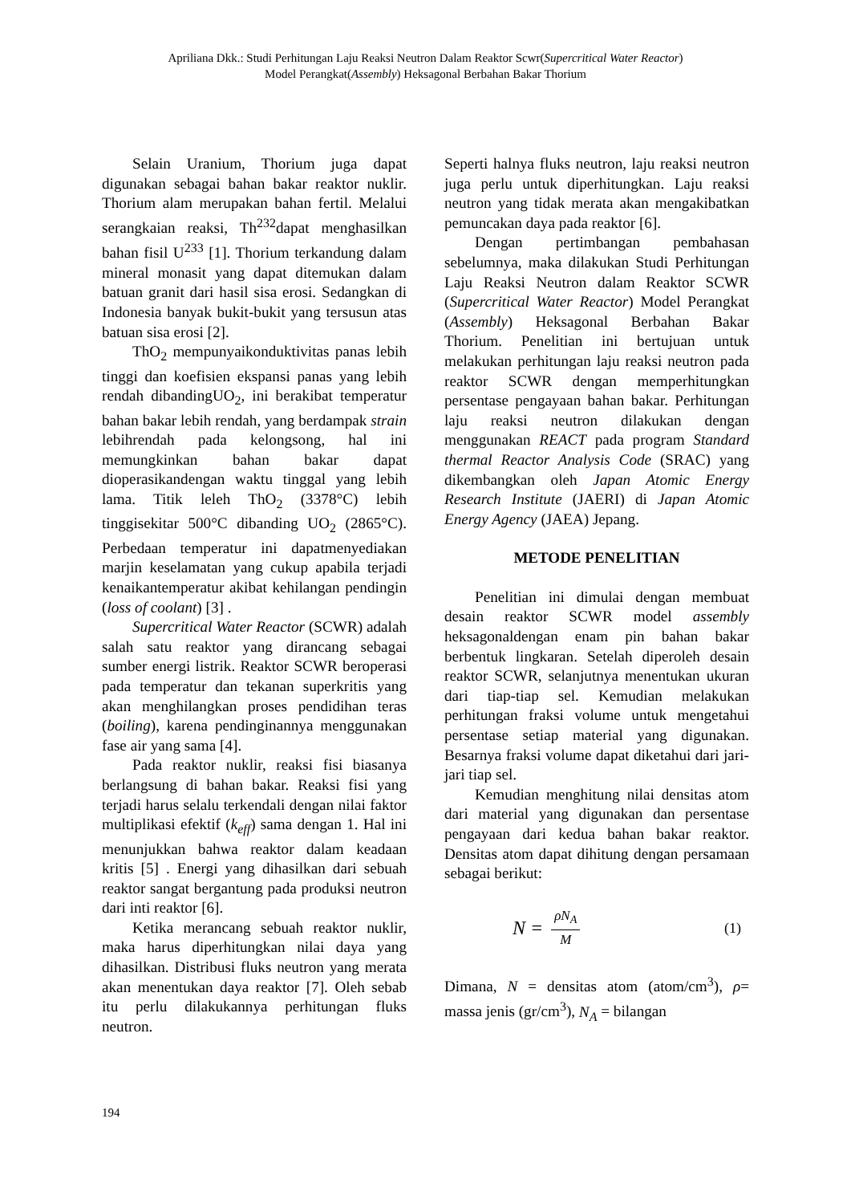Apriliana Dkk.: Studi Perhitungan Laju Reaksi Neutron Dalam Reaktor Scwr(Supercritical Water Reactor)
Model Perangkat(Assembly) Heksagonal Berbahan Bakar Thorium
Selain Uranium, Thorium juga dapat digunakan sebagai bahan bakar reaktor nuklir. Thorium alam merupakan bahan fertil. Melalui serangkaian reaksi, Th<sup>232</sup>dapat menghasilkan bahan fisil U<sup>233</sup> [1]. Thorium terkandung dalam mineral monasit yang dapat ditemukan dalam batuan granit dari hasil sisa erosi. Sedangkan di Indonesia banyak bukit-bukit yang tersusun atas batuan sisa erosi [2].
ThO<sub>2</sub> mempunyaikonduktivitas panas lebih tinggi dan koefisien ekspansi panas yang lebih rendah dibandingUO<sub>2</sub>, ini berakibat temperatur bahan bakar lebih rendah, yang berdampak strain lebihrendah pada kelongsong, hal ini memungkinkan bahan bakar dapat dioperasikandengan waktu tinggal yang lebih lama. Titik leleh ThO<sub>2</sub> (3378°C) lebih tinggisekitar 500°C dibanding UO<sub>2</sub> (2865°C). Perbedaan temperatur ini dapatmenyediakan marjin keselamatan yang cukup apabila terjadi kenaikantemperatur akibat kehilangan pendingin (loss of coolant) [3] .
Supercritical Water Reactor (SCWR) adalah salah satu reaktor yang dirancang sebagai sumber energi listrik. Reaktor SCWR beroperasi pada temperatur dan tekanan superkritis yang akan menghilangkan proses pendidihan teras (boiling), karena pendinginannya menggunakan fase air yang sama [4].
Pada reaktor nuklir, reaksi fisi biasanya berlangsung di bahan bakar. Reaksi fisi yang terjadi harus selalu terkendali dengan nilai faktor multiplikasi efektif (k<sub>eff</sub>) sama dengan 1. Hal ini menunjukkan bahwa reaktor dalam keadaan kritis [5] . Energi yang dihasilkan dari sebuah reaktor sangat bergantung pada produksi neutron dari inti reaktor [6].
Ketika merancang sebuah reaktor nuklir, maka harus diperhitungkan nilai daya yang dihasilkan. Distribusi fluks neutron yang merata akan menentukan daya reaktor [7]. Oleh sebab itu perlu dilakukannya perhitungan fluks neutron.
Seperti halnya fluks neutron, laju reaksi neutron juga perlu untuk diperhitungkan. Laju reaksi neutron yang tidak merata akan mengakibatkan pemuncakan daya pada reaktor [6].
Dengan pertimbangan pembahasan sebelumnya, maka dilakukan Studi Perhitungan Laju Reaksi Neutron dalam Reaktor SCWR (Supercritical Water Reactor) Model Perangkat (Assembly) Heksagonal Berbahan Bakar Thorium. Penelitian ini bertujuan untuk melakukan perhitungan laju reaksi neutron pada reaktor SCWR dengan memperhitungkan persentase pengayaan bahan bakar. Perhitungan laju reaksi neutron dilakukan dengan menggunakan REACT pada program Standard thermal Reactor Analysis Code (SRAC) yang dikembangkan oleh Japan Atomic Energy Research Institute (JAERI) di Japan Atomic Energy Agency (JAEA) Jepang.
METODE PENELITIAN
Penelitian ini dimulai dengan membuat desain reaktor SCWR model assembly heksagonaldengan enam pin bahan bakar berbentuk lingkaran. Setelah diperoleh desain reaktor SCWR, selanjutnya menentukan ukuran dari tiap-tiap sel. Kemudian melakukan perhitungan fraksi volume untuk mengetahui persentase setiap material yang digunakan. Besarnya fraksi volume dapat diketahui dari jari-jari tiap sel.
Kemudian menghitung nilai densitas atom dari material yang digunakan dan persentase pengayaan dari kedua bahan bakar reaktor. Densitas atom dapat dihitung dengan persamaan sebagai berikut:
N = ρN<sub>A</sub> M (1)
Dimana, N = densitas atom (atom/cm<sup>3</sup>), ρ= massa jenis (gr/cm<sup>3</sup>), N<sub>A</sub> = bilangan
194